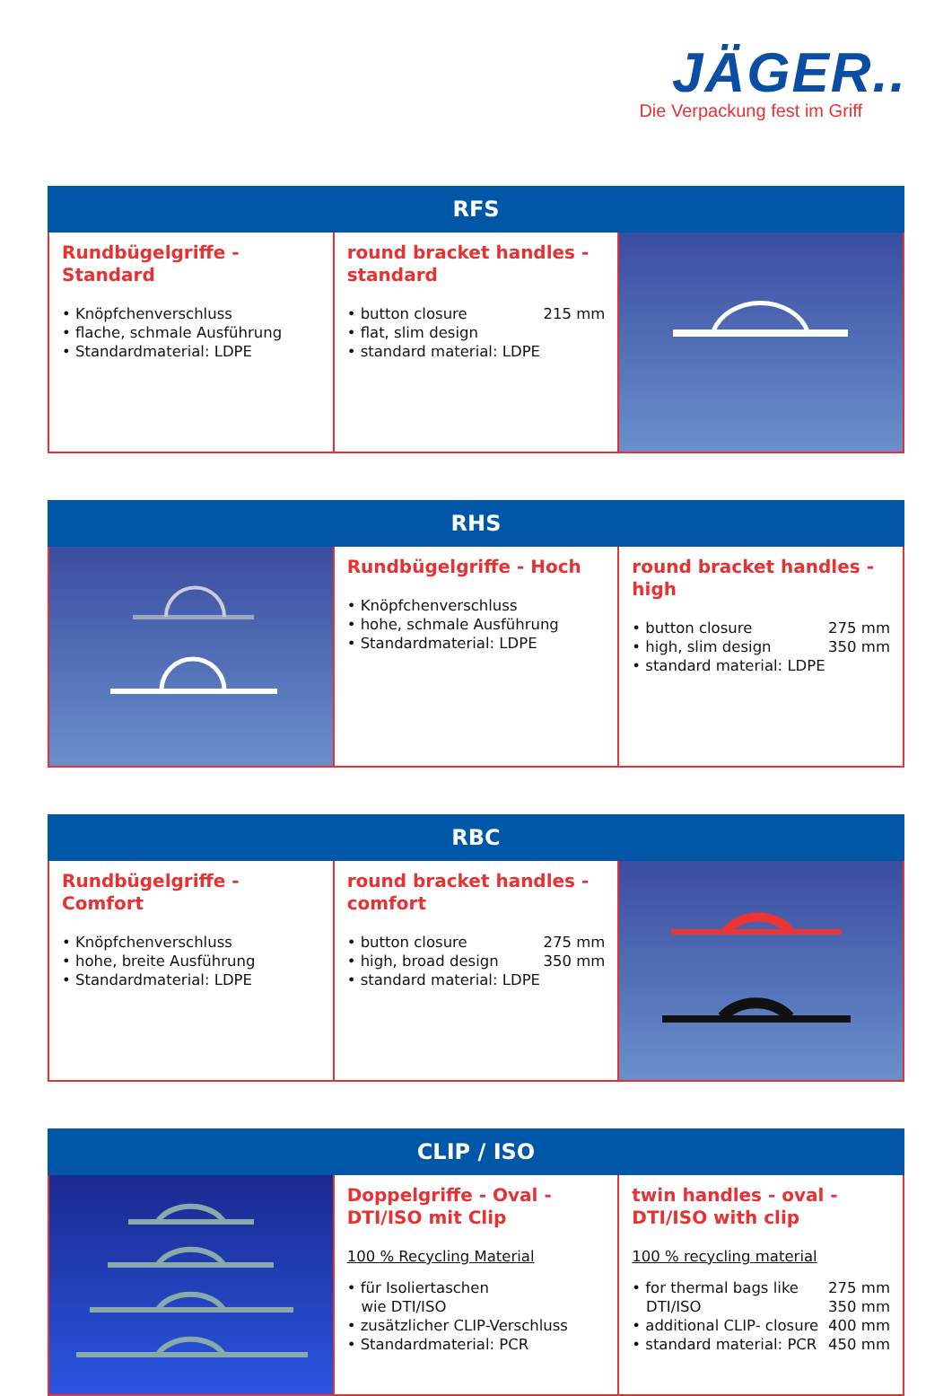JÄGER..
Die Verpackung fest im Griff
RFS
| Rundbügelgriffe - Standard • Knöpfchenverschluss • flache, schmale Ausführung • Standardmaterial: LDPE | round bracket handles - standard • button closure 215 mm • flat, slim design • standard material: LDPE | |
RHS
| | Rundbügelgriffe - Hoch • Knöpfchenverschluss • hohe, schmale Ausführung • Standardmaterial: LDPE | round bracket handles - high • button closure 275 mm • high, slim design 350 mm • standard material: LDPE |
RBC
| Rundbügelgriffe - Comfort • Knöpfchenverschluss • hohe, breite Ausführung • Standardmaterial: LDPE | round bracket handles - comfort • button closure 275 mm • high, broad design 350 mm • standard material: LDPE | |
CLIP / ISO
| | Doppelgriffe - Oval - DTI/ISO mit Clip 100 % Recycling Material • für Isoliertaschen wie DTI/ISO • zusätzlicher CLIP-Verschluss • Standardmaterial: PCR | twin handles - oval - DTI/ISO with clip 100 % recycling material • for thermal bags like 275 mm DTI/ISO 350 mm • additional CLIP- closure 400 mm • standard material: PCR 450 mm |